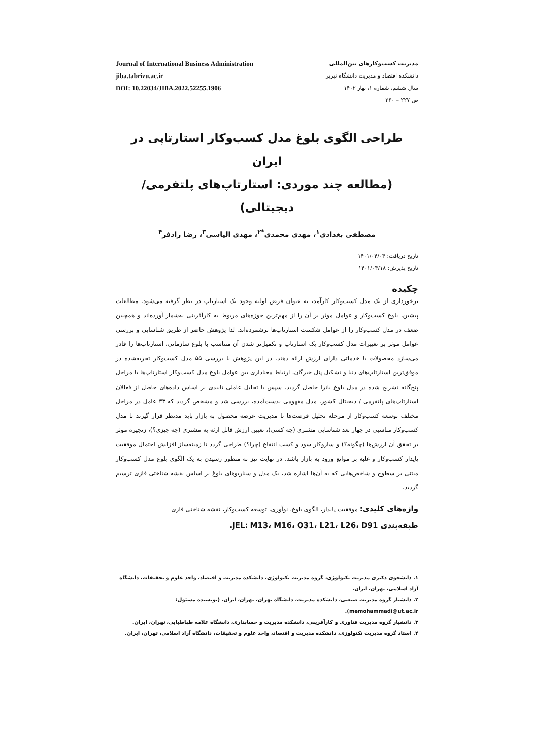Journal of International Business Administration
jiba.tabrizu.ac.ir
DOI: 10.22034/JIBA.2022.52255.1906
مدیریت کسب‌وکارهای بین‌المللی
دانشکده اقتصاد و مدیریت دانشگاه تبریز
سال ششم، شماره ۱، بهار ۱۴۰۲
ص ۲۲۷ – ۲۶۰
طراحی الگوی بلوغ مدل کسب‌وکار استارتاپی در ایران
(مطالعه چند موردی: استارتاپ‌های پلتفرمی/دیجیتالی)
مصطفی بغدادی<sup>۱</sup>، مهدی محمدی<sup>*۲</sup>، مهدی الیاسی<sup>۳</sup>، رضا رادفر<sup>۴</sup>
تاریخ دریافت: ۱۴۰۱/۰۴/۰۴
تاریخ پذیرش: ۱۴۰۱/۰۴/۱۸
چکیده
برخورداری از یک مدل کسب‌وکار کارآمد، به عنوان فرض اولیه وجود یک استارتاپ در نظر گرفته می‌شود. مطالعات پیشین، بلوغ کسب‌وکار و عوامل موثر بر آن را از مهم‌ترین حوزه‌های مربوط به کارآفرینی به‌شمار آورده‌اند و همچنین ضعف در مدل کسب‌وکار را از عوامل شکست استارتاپ‌ها برشمرده‌اند. لذا پژوهش حاضر از طریق شناسایی و بررسی عوامل موثر بر تغییرات مدل کسب‌وکار یک استارتاپ و تکمیل‌تر شدن آن متناسب با بلوغ سازمانی، استارتاپ‌ها را قادر می‌سازد محصولات یا خدماتی دارای ارزش ارائه دهند. در این پژوهش با بررسی ۵۵ مدل کسب‌وکار تجربه‌شده در موفق‌ترین استارتاپ‌های دنیا و تشکیل پنل خبرگان، ارتباط معناداری بین عوامل بلوغ مدل کسب‌وکار استارتاپ‌ها با مراحل پنج‌گانه تشریح شده در مدل بلوغ باترا حاصل گردید. سپس با تحلیل عاملی تاییدی بر اساس داده‌های حاصل از فعالان استارتاپ‌های پلتفرمی / دیجیتال کشور، مدل مفهومی بدست‌آمده، بررسی شد و مشخص گردید که ۳۳ عامل در مراحل مختلف توسعه کسب‌وکار از مرحله تحلیل فرصت‌ها تا مدیریت عرضه محصول به بازار باید مدنظر قرار گیرند تا مدل کسب‌وکار مناسبی در چهار بعد شناسایی مشتری (چه کسی)، تعیین ارزش قابل ارئه به مشتری (چه چیزی؟)، زنجیره موثر بر تحقق آن ارزش‌ها (چگونه؟) و سازوکار سود و کسب انتفاع (چرا؟) طراحی گردد تا زمینه‌ساز افزایش احتمال موفقیت پایدار کسب‌وکار و غلبه بر موانع ورود به بازار باشد. در نهایت نیز به منظور رسیدن به یک الگوی بلوغ مدل کسب‌وکار مبتنی بر سطوح و شاخص‌هایی که به آن‌ها اشاره شد، یک مدل و سناریوهای بلوغ بر اساس نقشه شناختی فازی ترسیم گردید.
واژه‌های کلیدی: موفقیت پایدار، الگوی بلوغ، نوآوری، توسعه کسب‌وکار، نقشه شناختی فازی
طبقه‌بندی JEL: M13، M16، O31، L21، L26، D91.
۱. دانشجوی دکتری مدیریت تکنولوژی، گروه مدیریت تکنولوژی، دانشکده مدیریت و اقتصاد، واحد علوم و تحقیقات، دانشگاه آزاد اسلامی، تهران، ایران.
۲. دانشیار گروه مدیریت صنعتی، دانشکده مدیریت، دانشگاه تهران، تهران، ایران. (نویسنده مسئول: memohammadi@ut.ac.ir).
۳. دانشیار گروه مدیریت فناوری و کارآفرینی، دانشکده مدیریت و حسابداری، دانشگاه علامه طباطبایی، تهران، ایران.
۴. استاد گروه مدیریت تکنولوژی، دانشکده مدیریت و اقتصاد، واحد علوم و تحقیقات، دانشگاه آزاد اسلامی، تهران، ایران.